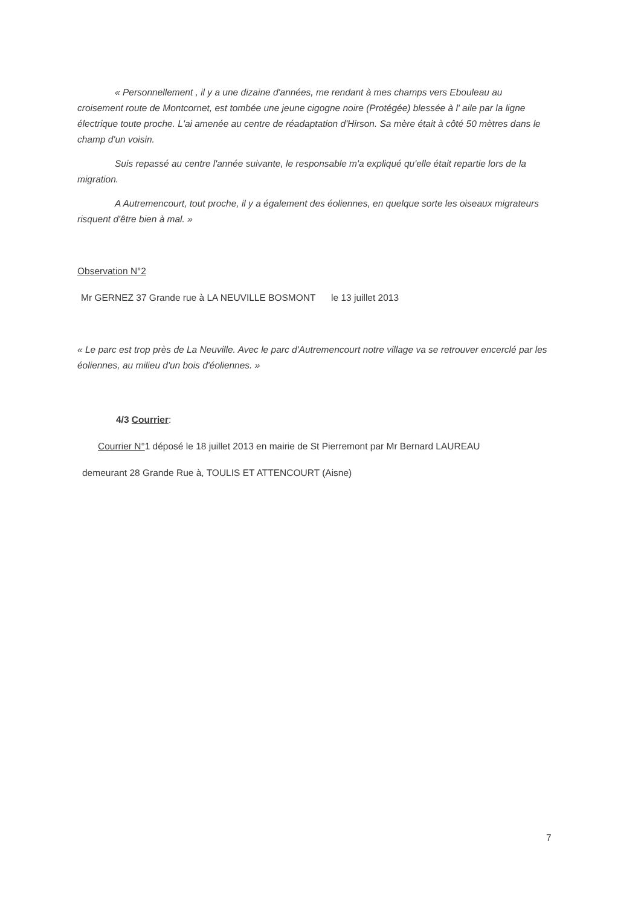« Personnellement , il y a une dizaine d'années, me rendant à mes champs vers Ebouleau au croisement route de Montcornet, est tombée une jeune cigogne noire (Protégée) blessée à l' aile par la ligne électrique toute proche. L'ai amenée au centre de réadaptation d'Hirson. Sa mère était à côté 50 mètres dans le champ d'un voisin.
Suis repassé au centre l'année suivante, le responsable m'a expliqué qu'elle était repartie lors de la migration.
A Autremencourt, tout proche, il y a également des éoliennes, en quelque sorte les oiseaux migrateurs risquent d'être bien à mal. »
Observation N°2
Mr GERNEZ 37 Grande rue à LA NEUVILLE BOSMONT le 13 juillet 2013
« Le parc est trop près de La Neuville. Avec le parc d'Autremencourt notre village va se retrouver encerclé par les éoliennes, au milieu d'un bois d'éoliennes. »
4/3 Courrier:
Courrier N°1 déposé le 18 juillet 2013 en mairie de St Pierremont par Mr Bernard LAUREAU
demeurant 28 Grande Rue à, TOULIS ET ATTENCOURT (Aisne)
7